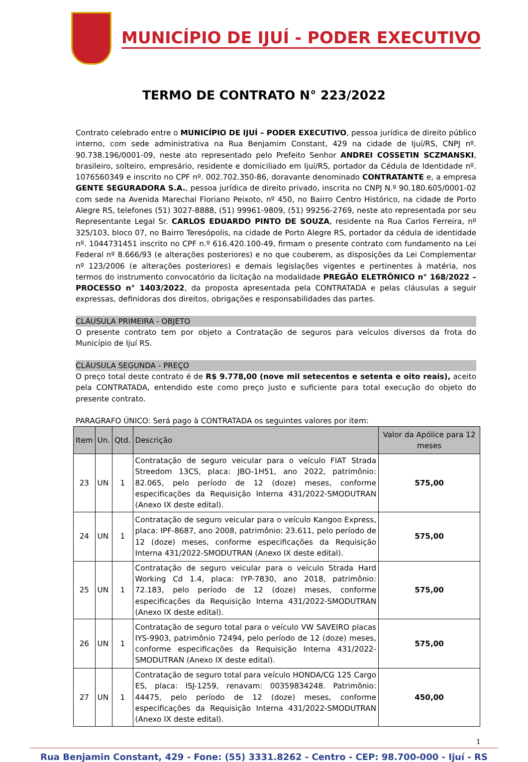MUNICÍPIO DE IJUÍ - PODER EXECUTIVO
TERMO DE CONTRATO N° 223/2022
Contrato celebrado entre o MUNICÍPIO DE IJUÍ – PODER EXECUTIVO, pessoa jurídica de direito público interno, com sede administrativa na Rua Benjamim Constant, 429 na cidade de Ijuí/RS, CNPJ nº. 90.738.196/0001-09, neste ato representado pelo Prefeito Senhor ANDREI COSSETIN SCZMANSKI, brasileiro, solteiro, empresário, residente e domiciliado em Ijuí/RS, portador da Cédula de Identidade nº. 1076560349 e inscrito no CPF nº. 002.702.350-86, doravante denominado CONTRATANTE e, a empresa GENTE SEGURADORA S.A., pessoa jurídica de direito privado, inscrita no CNPJ N.º 90.180.605/0001-02 com sede na Avenida Marechal Floriano Peixoto, nº 450, no Bairro Centro Histórico, na cidade de Porto Alegre RS, telefones (51) 3027-8888, (51) 99961-9809, (51) 99256-2769, neste ato representada por seu Representante Legal Sr. CARLOS EDUARDO PINTO DE SOUZA, residente na Rua Carlos Ferreira, nº 325/103, bloco 07, no Bairro Teresópolis, na cidade de Porto Alegre RS, portador da cédula de identidade nº. 1044731451 inscrito no CPF n.º 616.420.100-49, firmam o presente contrato com fundamento na Lei Federal nº 8.666/93 (e alterações posteriores) e no que couberem, as disposições da Lei Complementar nº 123/2006 (e alterações posteriores) e demais legislações vigentes e pertinentes à matéria, nos termos do instrumento convocatório da licitação na modalidade PREGÃO ELETRÔNICO n° 168/2022 – PROCESSO n° 1403/2022, da proposta apresentada pela CONTRATADA e pelas cláusulas a seguir expressas, definidoras dos direitos, obrigações e responsabilidades das partes.
CLÁUSULA PRIMEIRA - OBJETO
O presente contrato tem por objeto a Contratação de seguros para veículos diversos da frota do Município de Ijuí RS.
CLÁUSULA SEGUNDA - PREÇO
O preço total deste contrato é de R$ 9.778,00 (nove mil setecentos e setenta e oito reais), aceito pela CONTRATADA, entendido este como preço justo e suficiente para total execução do objeto do presente contrato.
PARAGRAFO ÚNICO: Será pago à CONTRATADA os seguintes valores por item:
| Item | Un. | Qtd. | Descrição | Valor da Apólice para 12 meses |
| --- | --- | --- | --- | --- |
| 23 | UN | 1 | Contratação de seguro veicular para o veículo FIAT Strada Streedom 13CS, placa: JBO-1H51, ano 2022, patrimônio: 82.065, pelo período de 12 (doze) meses, conforme especificações da Requisição Interna 431/2022-SMODUTRAN (Anexo IX deste edital). | 575,00 |
| 24 | UN | 1 | Contratação de seguro veicular para o veículo Kangoo Express, placa: IPF-8687, ano 2008, patrimônio: 23.611, pelo período de 12 (doze) meses, conforme especificações da Requisição Interna 431/2022-SMODUTRAN (Anexo IX deste edital). | 575,00 |
| 25 | UN | 1 | Contratação de seguro veicular para o veículo Strada Hard Working Cd 1.4, placa: IYP-7830, ano 2018, patrimônio: 72.183, pelo período de 12 (doze) meses, conforme especificações da Requisição Interna 431/2022-SMODUTRAN (Anexo IX deste edital). | 575,00 |
| 26 | UN | 1 | Contratação de seguro total para o veículo VW SAVEIRO placas IYS-9903, patrimônio 72494, pelo período de 12 (doze) meses, conforme especificações da Requisição Interna 431/2022-SMODUTRAN (Anexo IX deste edital). | 575,00 |
| 27 | UN | 1 | Contratação de seguro total para veículo HONDA/CG 125 Cargo ES, placa: ISJ-1259, renavam: 00359834248. Patrimônio: 44475, pelo período de 12 (doze) meses, conforme especificações da Requisição Interna 431/2022-SMODUTRAN (Anexo IX deste edital). | 450,00 |
1
Rua Benjamin Constant, 429 - Fone: (55) 3331.8262 - Centro - CEP: 98.700-000 - Ijuí - RS